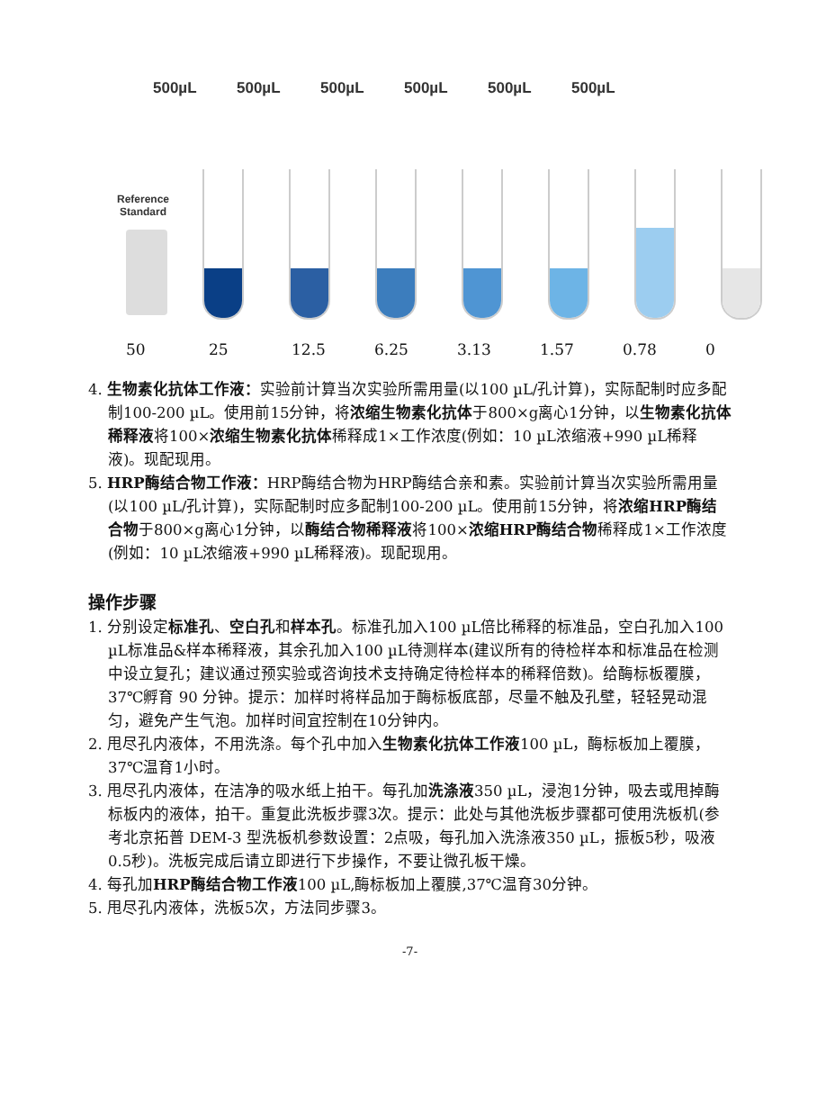500µL 500µL 500µL 500µL 500µL 500µL
Reference
Standard
50 25 12.5 6.25 3.13 1.57 0.78 0
4. 生物素化抗体工作液：实验前计算当次实验所需用量(以100 µL/孔计算)，实际配制时应多配制100-200 µL。使用前15分钟，将浓缩生物素化抗体于800×g离心1分钟，以生物素化抗体稀释液将100×浓缩生物素化抗体稀释成1×工作浓度(例如：10 µL浓缩液+990 µL稀释液)。现配现用。
5. HRP酶结合物工作液：HRP酶结合物为HRP酶结合亲和素。实验前计算当次实验所需用量(以100 µL/孔计算)，实际配制时应多配制100-200 µL。使用前15分钟，将浓缩HRP酶结合物于800×g离心1分钟，以酶结合物稀释液将100×浓缩HRP酶结合物稀释成1×工作浓度(例如：10 µL浓缩液+990 µL稀释液)。现配现用。
操作步骤
1. 分别设定标准孔、空白孔和样本孔。标准孔加入100 µL倍比稀释的标准品，空白孔加入100 µL标准品&样本稀释液，其余孔加入100 µL待测样本(建议所有的待检样本和标准品在检测中设立复孔；建议通过预实验或咨询技术支持确定待检样本的稀释倍数)。给酶标板覆膜，37℃孵育 90 分钟。提示：加样时将样品加于酶标板底部，尽量不触及孔壁，轻轻晃动混匀，避免产生气泡。加样时间宜控制在10分钟内。
2. 甩尽孔内液体，不用洗涤。每个孔中加入生物素化抗体工作液100 µL，酶标板加上覆膜，37℃温育1小时。
3. 甩尽孔内液体，在洁净的吸水纸上拍干。每孔加洗涤液350 µL，浸泡1分钟，吸去或甩掉酶标板内的液体，拍干。重复此洗板步骤3次。提示：此处与其他洗板步骤都可使用洗板机(参考北京拓普 DEM-3 型洗板机参数设置：2点吸，每孔加入洗涤液350 µL，振板5秒，吸液0.5秒)。洗板完成后请立即进行下步操作，不要让微孔板干燥。
4. 每孔加HRP酶结合物工作液100 µL,酶标板加上覆膜,37℃温育30分钟。
5. 甩尽孔内液体，洗板5次，方法同步骤3。
-7-